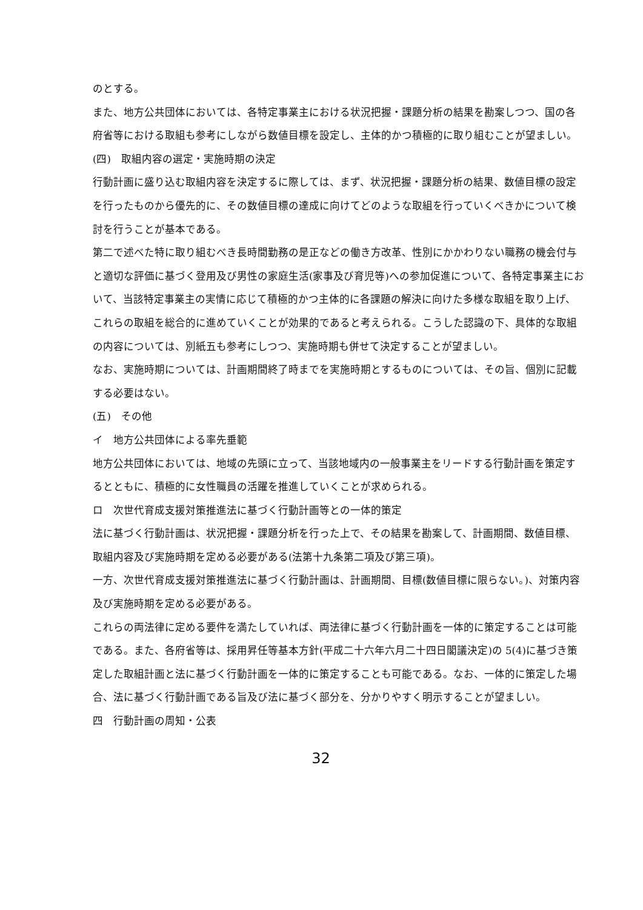のとする。
また、地方公共団体においては、各特定事業主における状況把握・課題分析の結果を勘案しつつ、国の各府省等における取組も参考にしながら数値目標を設定し、主体的かつ積極的に取り組むことが望ましい。
(四)　取組内容の選定・実施時期の決定
行動計画に盛り込む取組内容を決定するに際しては、まず、状況把握・課題分析の結果、数値目標の設定を行ったものから優先的に、その数値目標の達成に向けてどのような取組を行っていくべきかについて検討を行うことが基本である。
第二で述べた特に取り組むべき長時間勤務の是正などの働き方改革、性別にかかわりない職務の機会付与と適切な評価に基づく登用及び男性の家庭生活(家事及び育児等)への参加促進について、各特定事業主において、当該特定事業主の実情に応じて積極的かつ主体的に各課題の解決に向けた多様な取組を取り上げ、これらの取組を総合的に進めていくことが効果的であると考えられる。こうした認識の下、具体的な取組の内容については、別紙五も参考にしつつ、実施時期も併せて決定することが望ましい。
なお、実施時期については、計画期間終了時までを実施時期とするものについては、その旨、個別に記載する必要はない。
(五)　その他
イ　地方公共団体による率先垂範
地方公共団体においては、地域の先頭に立って、当該地域内の一般事業主をリードする行動計画を策定するとともに、積極的に女性職員の活躍を推進していくことが求められる。
ロ　次世代育成支援対策推進法に基づく行動計画等との一体的策定
法に基づく行動計画は、状況把握・課題分析を行った上で、その結果を勘案して、計画期間、数値目標、取組内容及び実施時期を定める必要がある(法第十九条第二項及び第三項)。
一方、次世代育成支援対策推進法に基づく行動計画は、計画期間、目標(数値目標に限らない。)、対策内容及び実施時期を定める必要がある。
これらの両法律に定める要件を満たしていれば、両法律に基づく行動計画を一体的に策定することは可能である。また、各府省等は、採用昇任等基本方針(平成二十六年六月二十四日閣議決定)の 5(4)に基づき策定した取組計画と法に基づく行動計画を一体的に策定することも可能である。なお、一体的に策定した場合、法に基づく行動計画である旨及び法に基づく部分を、分かりやすく明示することが望ましい。
四　行動計画の周知・公表
32